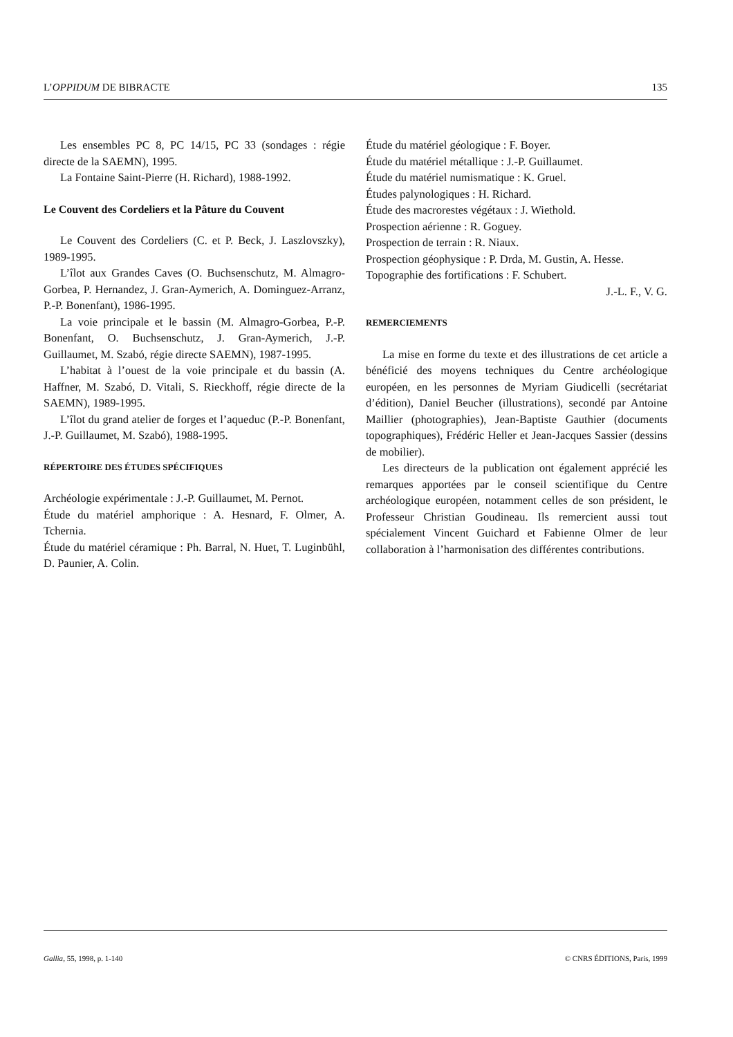L’OPPIDUM DE BIBRACTE 135
Les ensembles PC 8, PC 14/15, PC 33 (sondages : régie directe de la SAEMN), 1995.
La Fontaine Saint-Pierre (H. Richard), 1988-1992.
Le Couvent des Cordeliers et la Pâture du Couvent
Le Couvent des Cordeliers (C. et P. Beck, J. Laszlovszky), 1989-1995.
L’îlot aux Grandes Caves (O. Buchsenschutz, M. Almagro-Gorbea, P. Hernandez, J. Gran-Aymerich, A. Dominguez-Arranz, P.-P. Bonenfant), 1986-1995.
La voie principale et le bassin (M. Almagro-Gorbea, P.-P. Bonenfant, O. Buchsenschutz, J. Gran-Aymerich, J.-P. Guillaumet, M. Szabó, régie directe SAEMN), 1987-1995.
L’habitat à l’ouest de la voie principale et du bassin (A. Haffner, M. Szabó, D. Vitali, S. Rieckhoff, régie directe de la SAEMN), 1989-1995.
L’îlot du grand atelier de forges et l’aqueduc (P.-P. Bonenfant, J.-P. Guillaumet, M. Szabó), 1988-1995.
RÉPERTOIRE DES ÉTUDES SPÉCIFIQUES
Archéologie expérimentale : J.-P. Guillaumet, M. Pernot.
Étude du matériel amphorique : A. Hesnard, F. Olmer, A. Tchernia.
Étude du matériel céramique : Ph. Barral, N. Huet, T. Luginbühl, D. Paunier, A. Colin.
Étude du matériel géologique : F. Boyer.
Étude du matériel métallique : J.-P. Guillaumet.
Étude du matériel numismatique : K. Gruel.
Études palynologiques : H. Richard.
Étude des macrorestes végétaux : J. Wiethold.
Prospection aérienne : R. Goguey.
Prospection de terrain : R. Niaux.
Prospection géophysique : P. Drda, M. Gustin, A. Hesse.
Topographie des fortifications : F. Schubert.
J.-L. F., V. G.
REMERCIEMENTS
La mise en forme du texte et des illustrations de cet article a bénéficié des moyens techniques du Centre archéologique européen, en les personnes de Myriam Giudicelli (secrétariat d’édition), Daniel Beucher (illustrations), secondé par Antoine Maillier (photographies), Jean-Baptiste Gauthier (documents topographiques), Frédéric Heller et Jean-Jacques Sassier (dessins de mobilier).
Les directeurs de la publication ont également apprécié les remarques apportées par le conseil scientifique du Centre archéologique européen, notamment celles de son président, le Professeur Christian Goudineau. Ils remercient aussi tout spécialement Vincent Guichard et Fabienne Olmer de leur collaboration à l’harmonisation des différentes contributions.
Gallia, 55, 1998, p. 1-140 © CNRS ÉDITIONS, Paris, 1999